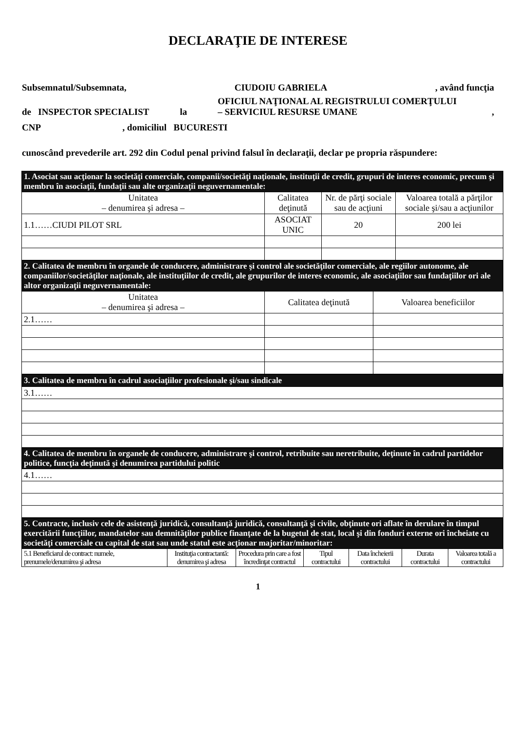DECLARAŢIE DE INTERESE
Subsemnatul/Subsemnata, CIUDOIU GABRIELA, având funcţia
de INSPECTOR SPECIALIST la OFICIUL NAŢIONAL AL REGISTRULUI COMERŢULUI – SERVICIUL RESURSE UMANE,
CNP, domiciliul BUCURESTI
cunoscând prevederile art. 292 din Codul penal privind falsul în declaraţii, declar pe propria răspundere:
| 1. Asociat sau acţionar la societăţi comerciale, companii/societăţi naţionale, instituţii de credit, grupuri de interes economic, precum şi membru în asociaţii, fundaţii sau alte organizaţii neguvernamentale: | | | |
| Unitatea – denumirea şi adresa – | Calitatea deţinută | Nr. de părţi sociale sau de acţiuni | Valoarea totală a părţilor sociale şi/sau a acţiunilor |
| 1.1……CIUDI PILOT SRL | ASOCIAT UNIC | 20 | 200 lei |
| 2. Calitatea de membru în organele de conducere, administrare şi control ale societăţilor comerciale, ale regiilor autonome, ale companiilor/societăţilor naţionale, ale instituţiilor de credit, ale grupurilor de interes economic, ale asociaţiilor sau fundaţiilor ori ale altor organizaţii neguvernamentale: | | |
| Unitatea – denumirea şi adresa – | Calitatea deţinută | Valoarea beneficiilor |
| 2.1…… | | |
| 3. Calitatea de membru în cadrul asociaţiilor profesionale şi/sau sindicale |
| 3.1…… |
| 4. Calitatea de membru în organele de conducere, administrare şi control, retribuite sau neretribuite, deţinute în cadrul partidelor politice, funcţia deţinută şi denumirea partidului politic |
| 4.1…… |
| 5. Contracte, inclusiv cele de asistenţă juridică, consultanţă juridică, consultanţă şi civile, obţinute ori aflate în derulare în timpul exercitării funcţiilor, mandatelor sau demnităţilor publice finanţate de la bugetul de stat, local şi din fonduri externe ori încheiate cu societăţi comerciale cu capital de stat sau unde statul este acţionar majoritar/minoritar: | | | | | | |
| 5.1 Beneficiarul de contract: numele, prenumele/denumirea şi adresa | Instituţia contractantă: denumirea şi adresa | Procedura prin care a fost încredinţat contractul | Tipul contractului | Data încheierii contractului | Durata contractului | Valoarea totală a contractului |
1